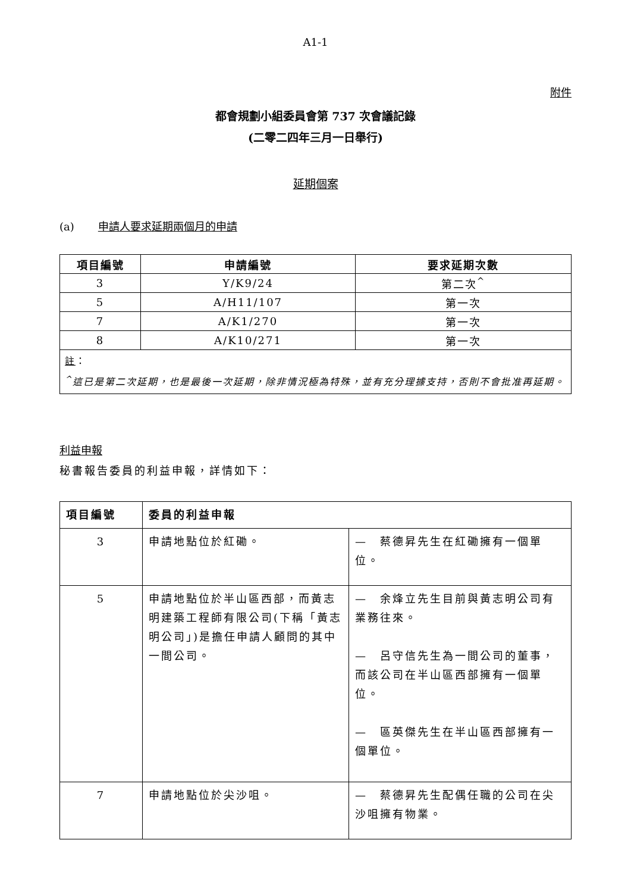A1-1
附件
都會規劃小組委員會第 737 次會議記錄
(二零二四年三月一日舉行)
延期個案
(a) 申請人要求延期兩個月的申請
| 項目編號 | 申請編號 | 要求延期次數 |
| --- | --- | --- |
| 3 | Y/K9/24 | 第二次<sup>^</sup> |
| 5 | A/H11/107 | 第一次 |
| 7 | A/K1/270 | 第一次 |
| 8 | A/K10/271 | 第一次 |
| 註 ： <sup>^</sup>這已是第二次延期，也是最後一次延期，除非情況極為特殊，並有充分理據支持，否則不會批准再延期。 | | |
利益申報
秘書報告委員的利益申報，詳情如下：
| 項目編號 | 委員的利益申報 | |
| --- | --- | --- |
| 3 | 申請地點位於紅磡。 | — 蔡德昇先生在紅磡擁有一個單位。 |
| 5 | 申請地點位於半山區西部，而黃志明建築工程師有限公司(下稱「黃志明公司」)是擔任申請人顧問的其中一間公司。 | — 余烽立先生目前與黃志明公司有業務往來。 — 呂守信先生為一間公司的董事，而該公司在半山區西部擁有一個單位。 — 區英傑先生在半山區西部擁有一個單位。 |
| 7 | 申請地點位於尖沙咀。 | — 蔡德昇先生配偶任職的公司在尖沙咀擁有物業。 |